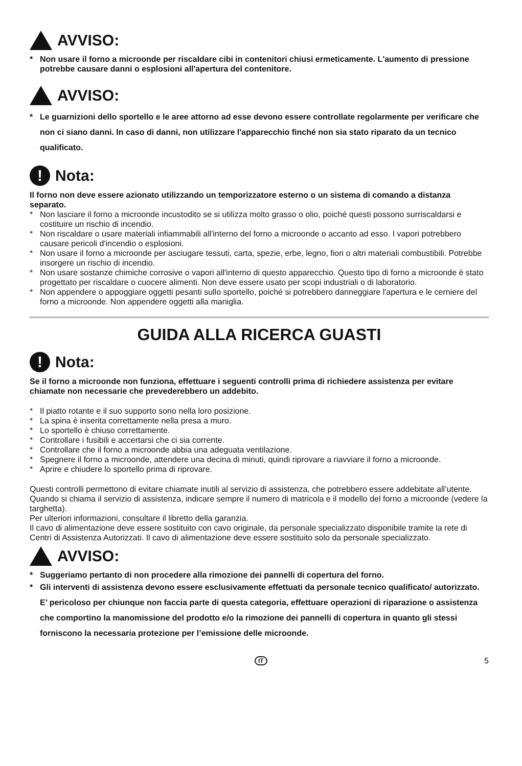AVVISO:
* Non usare il forno a microonde per riscaldare cibi in contenitori chiusi ermeticamente. L'aumento di pressione potrebbe causare danni o esplosioni all'apertura del contenitore.
AVVISO:
* Le guarnizioni dello sportello e le aree attorno ad esse devono essere controllate regolarmente per verificare che non ci siano danni. In caso di danni, non utilizzare l'apparecchio finché non sia stato riparato da un tecnico qualificato.
! Nota:
Il forno non deve essere azionato utilizzando un temporizzatore esterno o un sistema di comando a distanza separato.
* Non lasciare il forno a microonde incustodito se si utilizza molto grasso o olio, poiché questi possono surriscaldarsi e costituire un rischio di incendio.
* Non riscaldare o usare materiali infiammabili all'interno del forno a microonde o accanto ad esso. I vapori potrebbero causare pericoli d'incendio o esplosioni.
* Non usare il forno a microonde per asciugare tessuti, carta, spezie, erbe, legno, fiori o altri materiali combustibili. Potrebbe insorgere un rischio di incendio.
* Non usare sostanze chimiche corrosive o vapori all'interno di questo apparecchio. Questo tipo di forno a microonde è stato progettato per riscaldare o cuocere alimenti. Non deve essere usato per scopi industriali o di laboratorio.
* Non appendere o appoggiare oggetti pesanti sullo sportello, poiché si potrebbero danneggiare l'apertura e le cerniere del forno a microonde. Non appendere oggetti alla maniglia.
GUIDA ALLA RICERCA GUASTI
! Nota:
Se il forno a microonde non funziona, effettuare i seguenti controlli prima di richiedere assistenza per evitare chiamate non necessarie che prevederebbero un addebito.
* Il piatto rotante e il suo supporto sono nella loro posizione.
* La spina è inserita correttamente nella presa a muro.
* Lo sportello è chiuso correttamente.
* Controllare i fusibili e accertarsi che ci sia corrente.
* Controllare che il forno a microonde abbia una adeguata ventilazione.
* Spegnere il forno a microonde, attendere una decina di minuti, quindi riprovare a riavviare il forno a microonde.
* Aprire e chiudere lo sportello prima di riprovare.
Questi controlli permettono di evitare chiamate inutili al servizio di assistenza, che potrebbero essere addebitate all’utente.
Quando si chiama il servizio di assistenza, indicare sempre il numero di matricola e il modello del forno a microonde (vedere la targhetta).
Per ulteriori informazioni, consultare il libretto della garanzia.
Il cavo di alimentazione deve essere sostituito con cavo originale, da personale specializzato disponibile tramite la rete di Centri di Assistenza Autorizzati. Il cavo di alimentazione deve essere sostituito solo da personale specializzato.
AVVISO:
* Suggeriamo pertanto di non procedere alla rimozione dei pannelli di copertura del forno.
* Gli interventi di assistenza devono essere esclusivamente effettuati da personale tecnico qualificato/ autorizzato. E’ pericoloso per chiunque non faccia parte di questa categoria, effettuare operazioni di riparazione o assistenza che comportino la manomissione del prodotto e/o la rimozione dei pannelli di copertura in quanto gli stessi forniscono la necessaria protezione per l’emissione delle microonde.
IT 5